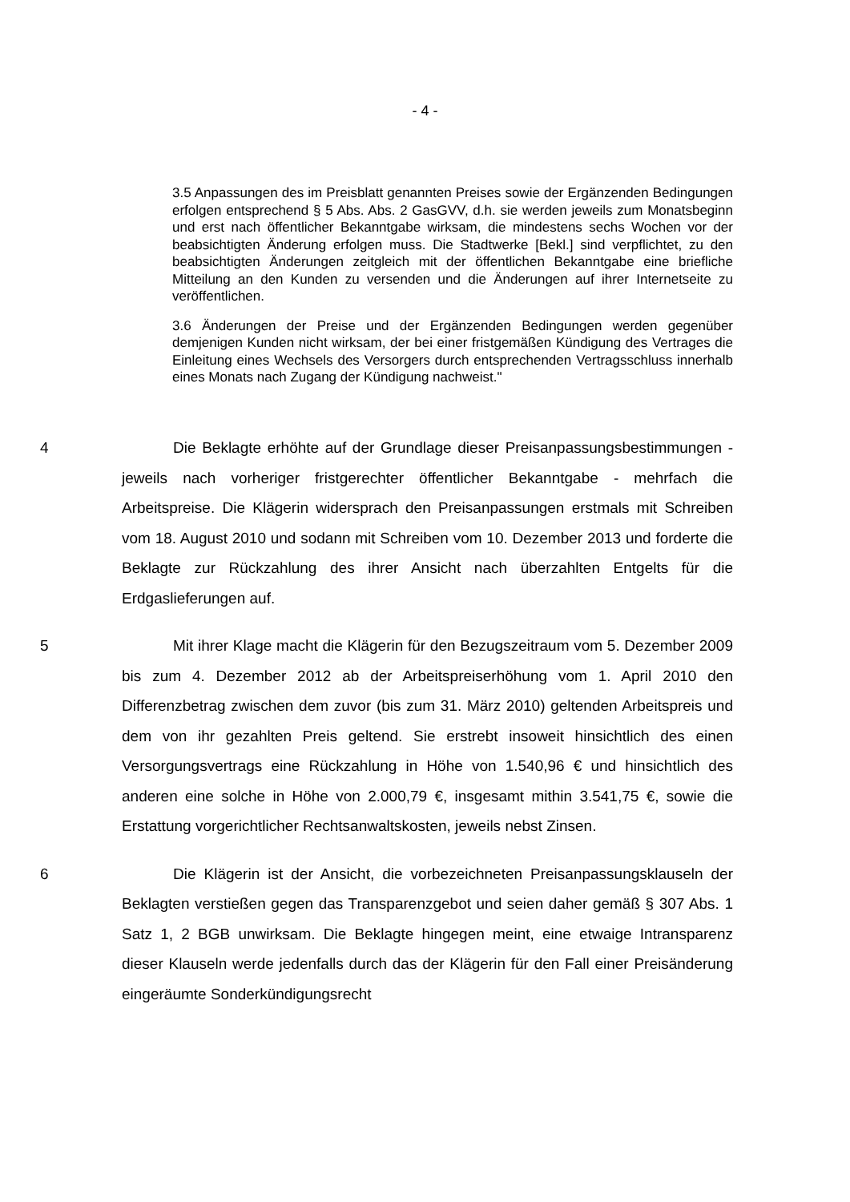- 4 -
3.5 Anpassungen des im Preisblatt genannten Preises sowie der Ergänzenden Bedingungen erfolgen entsprechend § 5 Abs. Abs. 2 GasGVV, d.h. sie werden jeweils zum Monatsbeginn und erst nach öffentlicher Bekanntgabe wirksam, die mindestens sechs Wochen vor der beabsichtigten Änderung erfolgen muss. Die Stadtwerke [Bekl.] sind verpflichtet, zu den beabsichtigten Änderungen zeitgleich mit der öffentlichen Bekanntgabe eine briefliche Mitteilung an den Kunden zu versenden und die Änderungen auf ihrer Internetseite zu veröffentlichen.
3.6 Änderungen der Preise und der Ergänzenden Bedingungen werden gegenüber demjenigen Kunden nicht wirksam, der bei einer fristgemäßen Kündigung des Vertrages die Einleitung eines Wechsels des Versorgers durch entsprechenden Vertragsschluss innerhalb eines Monats nach Zugang der Kündigung nachweist."
4 Die Beklagte erhöhte auf der Grundlage dieser Preisanpassungsbestimmungen - jeweils nach vorheriger fristgerechter öffentlicher Bekanntgabe - mehrfach die Arbeitspreise. Die Klägerin widersprach den Preisanpassungen erstmals mit Schreiben vom 18. August 2010 und sodann mit Schreiben vom 10. Dezember 2013 und forderte die Beklagte zur Rückzahlung des ihrer Ansicht nach überzahlten Entgelts für die Erdgaslieferungen auf.
5 Mit ihrer Klage macht die Klägerin für den Bezugszeitraum vom 5. Dezember 2009 bis zum 4. Dezember 2012 ab der Arbeitspreiserhöhung vom 1. April 2010 den Differenzbetrag zwischen dem zuvor (bis zum 31. März 2010) geltenden Arbeitspreis und dem von ihr gezahlten Preis geltend. Sie erstrebt insoweit hinsichtlich des einen Versorgungsvertrags eine Rückzahlung in Höhe von 1.540,96 € und hinsichtlich des anderen eine solche in Höhe von 2.000,79 €, insgesamt mithin 3.541,75 €, sowie die Erstattung vorgerichtlicher Rechtsanwaltskosten, jeweils nebst Zinsen.
6 Die Klägerin ist der Ansicht, die vorbezeichneten Preisanpassungsklauseln der Beklagten verstießen gegen das Transparenzgebot und seien daher gemäß § 307 Abs. 1 Satz 1, 2 BGB unwirksam. Die Beklagte hingegen meint, eine etwaige Intransparenz dieser Klauseln werde jedenfalls durch das der Klägerin für den Fall einer Preisänderung eingeräumte Sonderkündigungsrecht